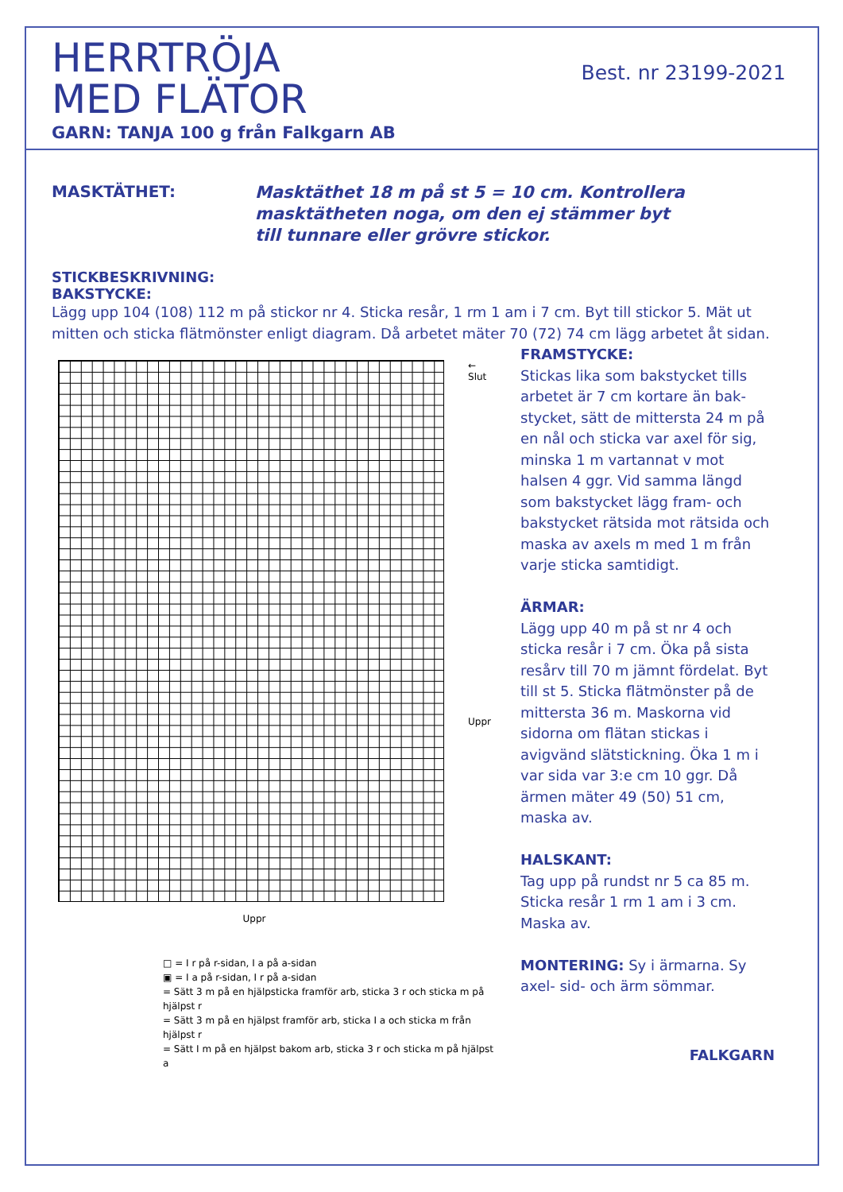HERRTRÖJA
MED FLÄTOR
GARN: TANJA 100 g från Falkgarn AB
Best. nr 23199-2021
MASKTÄTHET:
Masktäthet 18 m på st 5 = 10 cm. Kontrollera
masktätheten noga, om den ej stämmer byt
till tunnare eller grövre stickor.
STICKBESKRIVNING:
BAKSTYCKE:
Lägg upp 104 (108) 112 m på stickor nr 4. Sticka resår, 1 rm 1 am i 7 cm. Byt till stickor 5. Mät ut mitten och sticka flätmönster enligt diagram. Då arbetet mäter 70 (72) 74 cm lägg arbetet åt sidan.
← Slut
Uppr
Uppr
□ = I r på r-sidan, I a på a-sidan
▣ = I a på r-sidan, I r på a-sidan
= Sätt 3 m på en hjälpsticka framför arb, sticka 3 r och sticka m på hjälpst r
= Sätt 3 m på en hjälpst framför arb, sticka I a och sticka m från hjälpst r
= Sätt I m på en hjälpst bakom arb, sticka 3 r och sticka m på hjälpst a
FRAMSTYCKE:
Stickas lika som bakstycket tills arbetet är 7 cm kortare än bak-stycket, sätt de mittersta 24 m på en nål och sticka var axel för sig, minska 1 m vartannat v mot halsen 4 ggr. Vid samma längd som bakstycket lägg fram- och bakstycket rätsida mot rätsida och maska av axels m med 1 m från varje sticka samtidigt.
ÄRMAR:
Lägg upp 40 m på st nr 4 och sticka resår i 7 cm. Öka på sista resårv till 70 m jämnt fördelat. Byt till st 5. Sticka flätmönster på de mittersta 36 m. Maskorna vid sidorna om flätan stickas i avigvänd slätstickning. Öka 1 m i var sida var 3:e cm 10 ggr. Då ärmen mäter 49 (50) 51 cm, maska av.
HALSKANT:
Tag upp på rundst nr 5 ca 85 m. Sticka resår 1 rm 1 am i 3 cm. Maska av.
MONTERING: Sy i ärmarna. Sy axel- sid- och ärm sömmar.
FALKGARN